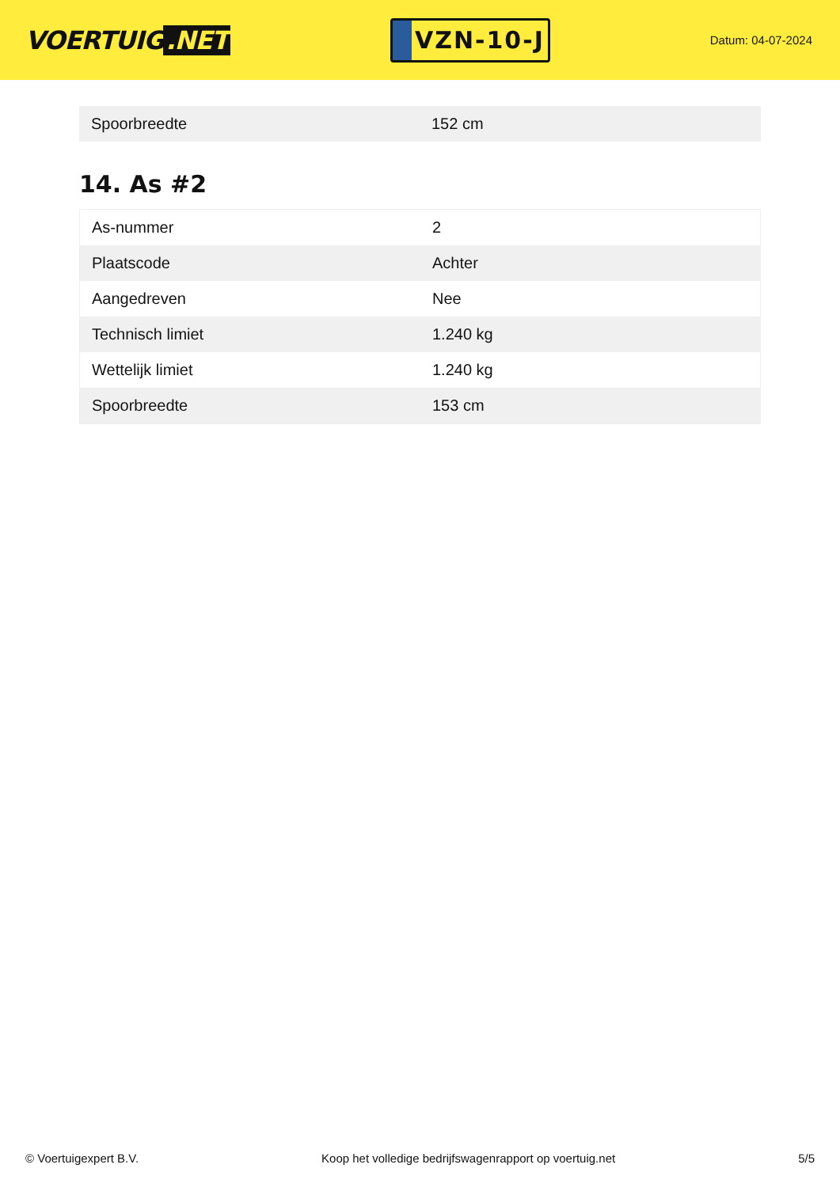VOERTUIG.NET
VZN-10-J
Datum: 04-07-2024
| Spoorbreedte | 152 cm |
14. As #2
| As-nummer | 2 |
| Plaatscode | Achter |
| Aangedreven | Nee |
| Technisch limiet | 1.240 kg |
| Wettelijk limiet | 1.240 kg |
| Spoorbreedte | 153 cm |
© Voertuigexpert B.V. Koop het volledige bedrijfswagenrapport op voertuig.net 5/5